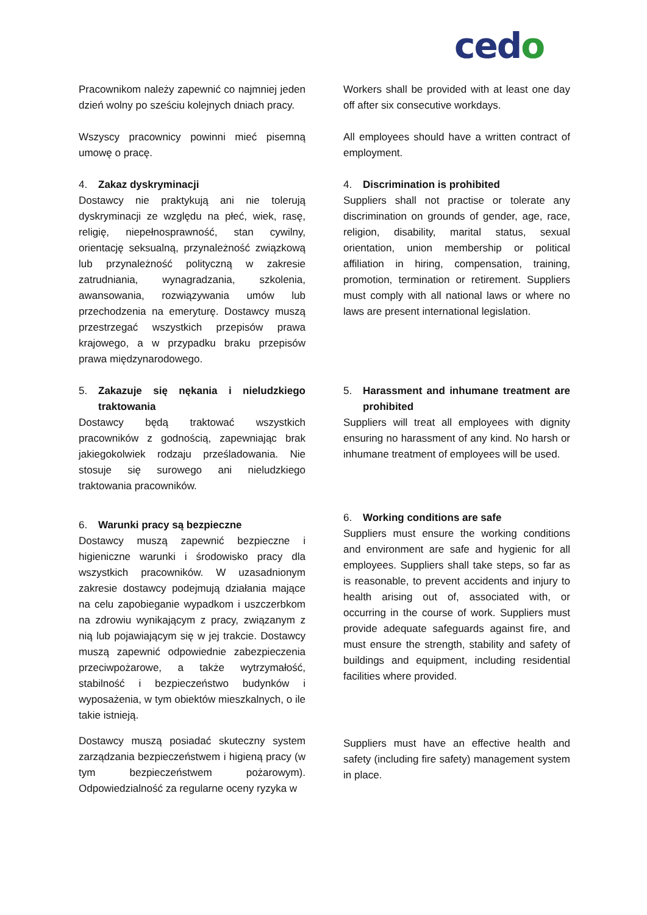cedo
Pracownikom należy zapewnić co najmniej jeden dzień wolny po sześciu kolejnych dniach pracy.
Workers shall be provided with at least one day off after six consecutive workdays.
Wszyscy pracownicy powinni mieć pisemną umowę o pracę.
All employees should have a written contract of employment.
4. Zakaz dyskryminacji
Dostawcy nie praktykują ani nie tolerują dyskryminacji ze względu na płeć, wiek, rasę, religię, niepełnosprawność, stan cywilny, orientację seksualną, przynależność związkową lub przynależność polityczną w zakresie zatrudniania, wynagradzania, szkolenia, awansowania, rozwiązywania umów lub przechodzenia na emeryturę. Dostawcy muszą przestrzegać wszystkich przepisów prawa krajowego, a w przypadku braku przepisów prawa międzynarodowego.
4. Discrimination is prohibited
Suppliers shall not practise or tolerate any discrimination on grounds of gender, age, race, religion, disability, marital status, sexual orientation, union membership or political affiliation in hiring, compensation, training, promotion, termination or retirement. Suppliers must comply with all national laws or where no laws are present international legislation.
5. Zakazuje się nękania i nieludzkiego traktowania
Dostawcy będą traktować wszystkich pracowników z godnością, zapewniając brak jakiegokolwiek rodzaju prześladowania. Nie stosuje się surowego ani nieludzkiego traktowania pracowników.
5. Harassment and inhumane treatment are prohibited
Suppliers will treat all employees with dignity ensuring no harassment of any kind. No harsh or inhumane treatment of employees will be used.
6. Warunki pracy są bezpieczne
Dostawcy muszą zapewnić bezpieczne i higieniczne warunki i środowisko pracy dla wszystkich pracowników. W uzasadnionym zakresie dostawcy podejmują działania mające na celu zapobieganie wypadkom i uszczerbkom na zdrowiu wynikającym z pracy, związanym z nią lub pojawiającym się w jej trakcie. Dostawcy muszą zapewnić odpowiednie zabezpieczenia przeciwpożarowe, a także wytrzymałość, stabilność i bezpieczeństwo budynków i wyposażenia, w tym obiektów mieszkalnych, o ile takie istnieją.
6. Working conditions are safe
Suppliers must ensure the working conditions and environment are safe and hygienic for all employees. Suppliers shall take steps, so far as is reasonable, to prevent accidents and injury to health arising out of, associated with, or occurring in the course of work. Suppliers must provide adequate safeguards against fire, and must ensure the strength, stability and safety of buildings and equipment, including residential facilities where provided.
Dostawcy muszą posiadać skuteczny system zarządzania bezpieczeństwem i higieną pracy (w tym bezpieczeństwem pożarowym). Odpowiedzialność za regularne oceny ryzyka w
Suppliers must have an effective health and safety (including fire safety) management system in place.